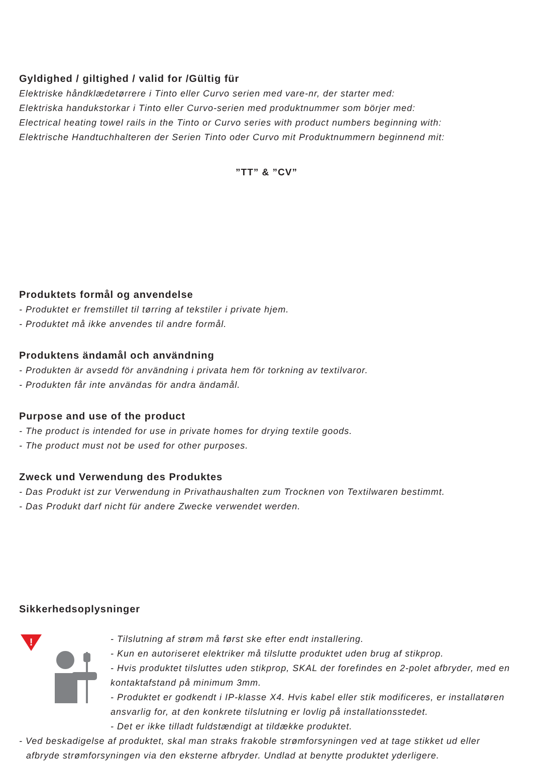Gyldighed / giltighed / valid for /Gültig für
Elektriske håndklædetørrere i Tinto eller Curvo serien med vare-nr, der starter med:
Elektriska handukstorkar i Tinto eller Curvo-serien med produktnummer som börjer med:
Electrical heating towel rails in the Tinto or Curvo series with product numbers beginning with:
Elektrische Handtuchhalteren der Serien Tinto oder Curvo mit Produktnummern beginnend mit:
”TT” & ”CV”
Produktets formål og anvendelse
- Produktet er fremstillet til tørring af tekstiler i private hjem.
- Produktet må ikke anvendes til andre formål.
Produktens ändamål och användning
- Produkten är avsedd för användning i privata hem för torkning av textilvaror.
- Produkten får inte användas för andra ändamål.
Purpose and use of the product
- The product is intended for use in private homes for drying textile goods.
- The product must not be used for other purposes.
Zweck und Verwendung des Produktes
- Das Produkt ist zur Verwendung in Privathaushalten zum Trocknen von Textilwaren bestimmt.
- Das Produkt darf nicht für andere Zwecke verwendet werden.
Sikkerhedsoplysninger
!
- Tilslutning af strøm må først ske efter endt installering.
- Kun en autoriseret elektriker må tilslutte produktet uden brug af stikprop.
- Hvis produktet tilsluttes uden stikprop, SKAL der forefindes en 2-polet afbryder, med en kontaktafstand på minimum 3mm.
- Produktet er godkendt i IP-klasse X4. Hvis kabel eller stik modificeres, er installatøren ansvarlig for, at den konkrete tilslutning er lovlig på installationsstedet.
- Det er ikke tilladt fuldstændigt at tildække produktet.
- Ved beskadigelse af produktet, skal man straks frakoble strømforsyningen ved at tage stikket ud eller afbryde strømforsyningen via den eksterne afbryder. Undlad at benytte produktet yderligere.